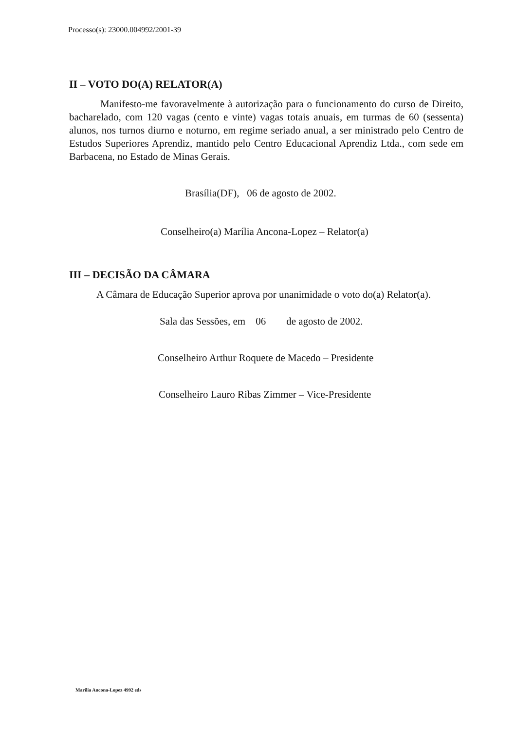Processo(s): 23000.004992/2001-39
II – VOTO DO(A) RELATOR(A)
Manifesto-me favoravelmente à autorização para o funcionamento do curso de Direito, bacharelado, com 120 vagas (cento e vinte) vagas totais anuais, em turmas de 60 (sessenta) alunos, nos turnos diurno e noturno, em regime seriado anual, a ser ministrado pelo Centro de Estudos Superiores Aprendiz, mantido pelo Centro Educacional Aprendiz Ltda., com sede em Barbacena, no Estado de Minas Gerais.
Brasília(DF), 06 de agosto de 2002.
Conselheiro(a) Marília Ancona-Lopez – Relator(a)
III – DECISÃO DA CÂMARA
A Câmara de Educação Superior aprova por unanimidade o voto do(a) Relator(a).
Sala das Sessões, em 06 de agosto de 2002.
Conselheiro Arthur Roquete de Macedo – Presidente
Conselheiro Lauro Ribas Zimmer – Vice-Presidente
Marília Ancona-Lopez 4992 eds